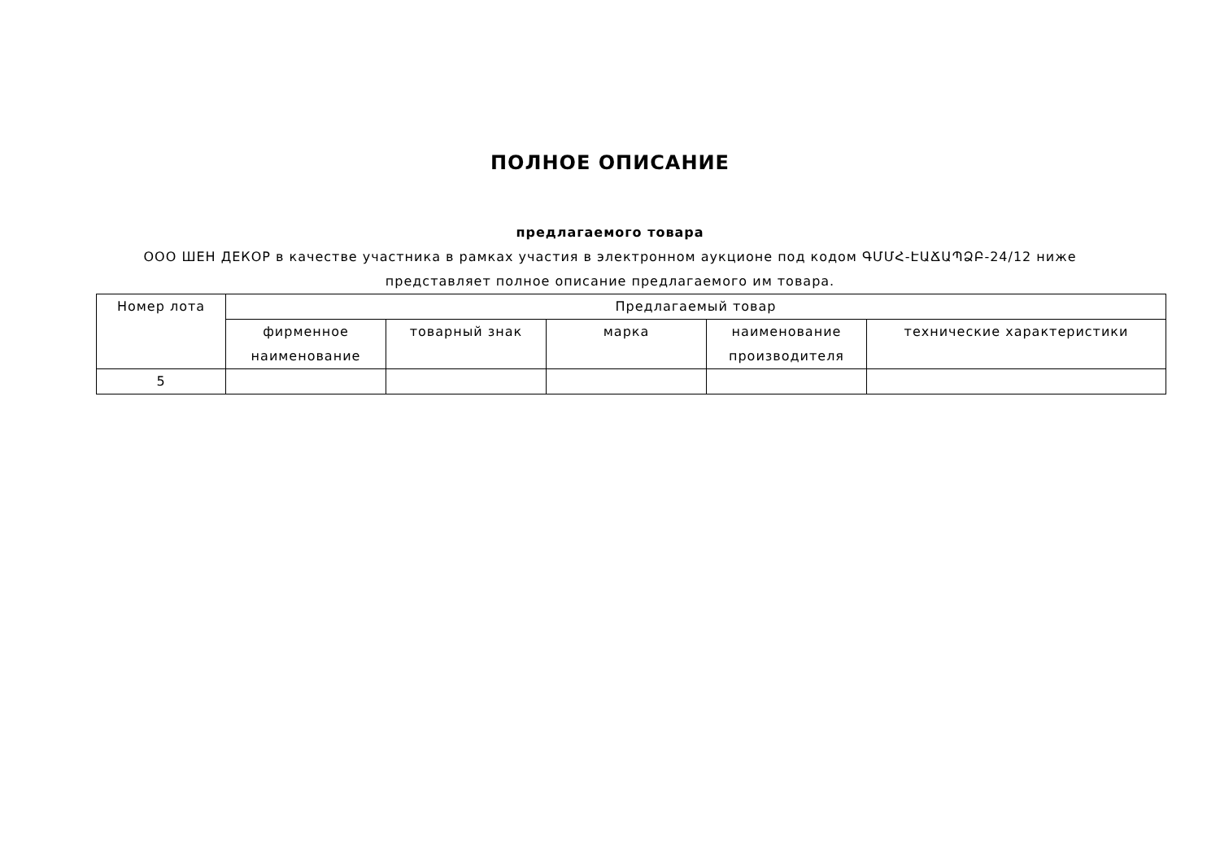ПОЛНОЕ ОПИСАНИЕ
предлагаемого товара
ООО ШЕН ДЕКОР в качестве участника в рамках участия в электронном аукционе под кодом ԳՄՄՀ-ԷԱՃԱՊՁԲ-24/12 ниже представляет полное описание предлагаемого им товара.
| Номер лота | Предлагаемый товар | | | | |
| --- | --- | --- | --- | --- | --- |
| | фирменное наименование | товарный знак | марка | наименование производителя | технические характеристики |
| 5 | | | | | |